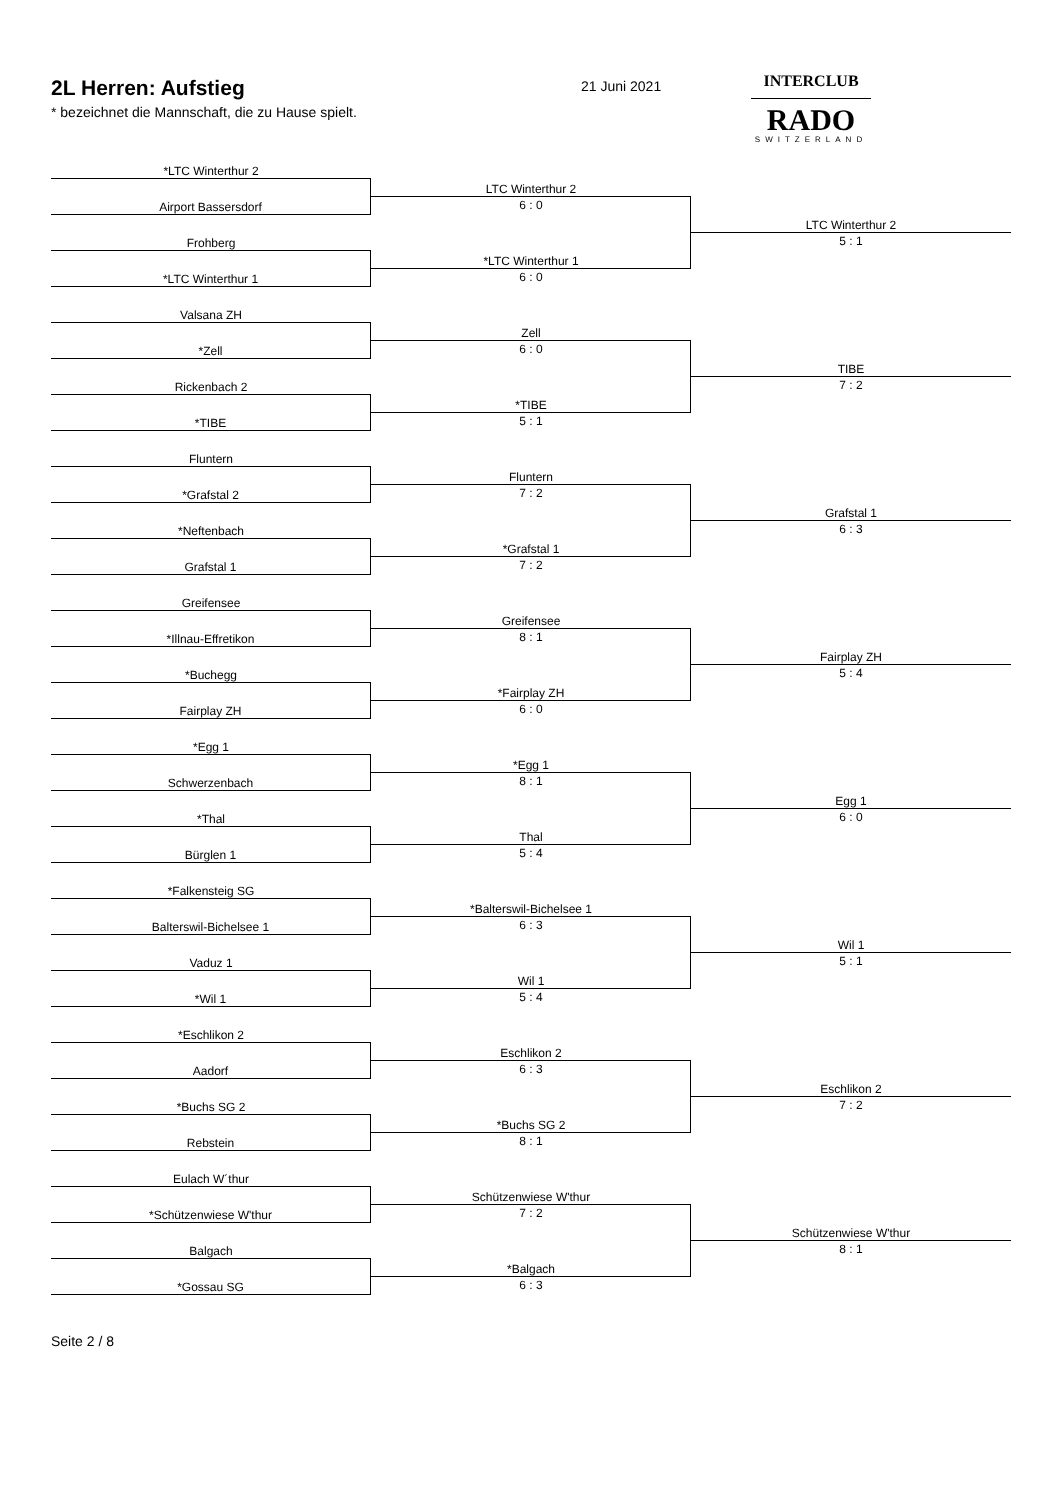2L Herren: Aufstieg
* bezeichnet die Mannschaft, die zu Hause spielt.
21 Juni 2021
INTERCLUB
RADO
SWITZERLAND
*LTC Winterthur 2
Airport Bassersdorf
Frohberg
*LTC Winterthur 1
LTC Winterthur 2
6 : 0
*LTC Winterthur 1
6 : 0
LTC Winterthur 2
5 : 1
Valsana ZH
*Zell
Rickenbach 2
*TIBE
Zell
6 : 0
*TIBE
5 : 1
TIBE
7 : 2
Fluntern
*Grafstal 2
*Neftenbach
Grafstal 1
Fluntern
7 : 2
*Grafstal 1
7 : 2
Grafstal 1
6 : 3
Greifensee
*Illnau-Effretikon
*Buchegg
Fairplay ZH
Greifensee
8 : 1
*Fairplay ZH
6 : 0
Fairplay ZH
5 : 4
*Egg 1
Schwerzenbach
*Thal
Bürglen 1
*Egg 1
8 : 1
Thal
5 : 4
Egg 1
6 : 0
*Falkensteig SG
Balterswil-Bichelsee 1
Vaduz 1
*Wil 1
*Balterswil-Bichelsee 1
6 : 3
Wil 1
5 : 4
Wil 1
5 : 1
*Eschlikon 2
Aadorf
*Buchs SG 2
Rebstein
Eschlikon 2
6 : 3
*Buchs SG 2
8 : 1
Eschlikon 2
7 : 2
Eulach W´thur
*Schützenwiese W'thur
Balgach
*Gossau SG
Schützenwiese W'thur
7 : 2
*Balgach
6 : 3
Schützenwiese W'thur
8 : 1
Seite 2 / 8